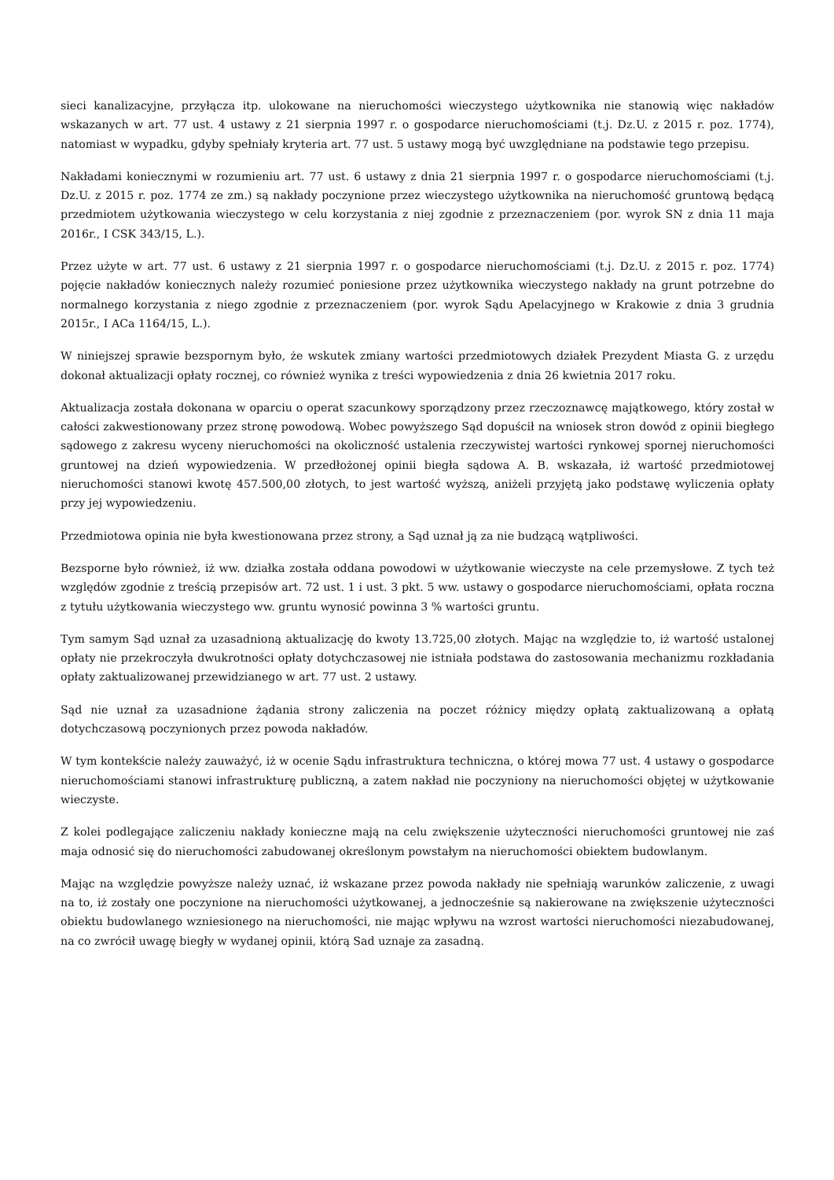sieci kanalizacyjne, przyłącza itp. ulokowane na nieruchomości wieczystego użytkownika nie stanowią więc nakładów wskazanych w art. 77 ust. 4 ustawy z 21 sierpnia 1997 r. o gospodarce nieruchomościami (t.j. Dz.U. z 2015 r. poz. 1774), natomiast w wypadku, gdyby spełniały kryteria art. 77 ust. 5 ustawy mogą być uwzględniane na podstawie tego przepisu.
Nakładami koniecznymi w rozumieniu art. 77 ust. 6 ustawy z dnia 21 sierpnia 1997 r. o gospodarce nieruchomościami (t.j. Dz.U. z 2015 r. poz. 1774 ze zm.) są nakłady poczynione przez wieczystego użytkownika na nieruchomość gruntową będącą przedmiotem użytkowania wieczystego w celu korzystania z niej zgodnie z przeznaczeniem (por. wyrok SN z dnia 11 maja 2016r., I CSK 343/15, L.).
Przez użyte w art. 77 ust. 6 ustawy z 21 sierpnia 1997 r. o gospodarce nieruchomościami (t.j. Dz.U. z 2015 r. poz. 1774) pojęcie nakładów koniecznych należy rozumieć poniesione przez użytkownika wieczystego nakłady na grunt potrzebne do normalnego korzystania z niego zgodnie z przeznaczeniem (por. wyrok Sądu Apelacyjnego w Krakowie z dnia 3 grudnia 2015r., I ACa 1164/15, L.).
W niniejszej sprawie bezspornym było, że wskutek zmiany wartości przedmiotowych działek Prezydent Miasta G. z urzędu dokonał aktualizacji opłaty rocznej, co również wynika z treści wypowiedzenia z dnia 26 kwietnia 2017 roku.
Aktualizacja została dokonana w oparciu o operat szacunkowy sporządzony przez rzeczoznawcę majątkowego, który został w całości zakwestionowany przez stronę powodową. Wobec powyższego Sąd dopuścił na wniosek stron dowód z opinii biegłego sądowego z zakresu wyceny nieruchomości na okoliczność ustalenia rzeczywistej wartości rynkowej spornej nieruchomości gruntowej na dzień wypowiedzenia. W przedłożonej opinii biegła sądowa A. B. wskazała, iż wartość przedmiotowej nieruchomości stanowi kwotę 457.500,00 złotych, to jest wartość wyższą, aniżeli przyjętą jako podstawę wyliczenia opłaty przy jej wypowiedzeniu.
Przedmiotowa opinia nie była kwestionowana przez strony, a Sąd uznał ją za nie budzącą wątpliwości.
Bezsporne było również, iż ww. działka została oddana powodowi w użytkowanie wieczyste na cele przemysłowe. Z tych też względów zgodnie z treścią przepisów art. 72 ust. 1 i ust. 3 pkt. 5 ww. ustawy o gospodarce nieruchomościami, opłata roczna z tytułu użytkowania wieczystego ww. gruntu wynosić powinna 3 % wartości gruntu.
Tym samym Sąd uznał za uzasadnioną aktualizację do kwoty 13.725,00 złotych. Mając na względzie to, iż wartość ustalonej opłaty nie przekroczyła dwukrotności opłaty dotychczasowej nie istniała podstawa do zastosowania mechanizmu rozkładania opłaty zaktualizowanej przewidzianego w art. 77 ust. 2 ustawy.
Sąd nie uznał za uzasadnione żądania strony zaliczenia na poczet różnicy między opłatą zaktualizowaną a opłatą dotychczasową poczynionych przez powoda nakładów.
W tym kontekście należy zauważyć, iż w ocenie Sądu infrastruktura techniczna, o której mowa 77 ust. 4 ustawy o gospodarce nieruchomościami stanowi infrastrukturę publiczną, a zatem nakład nie poczyniony na nieruchomości objętej w użytkowanie wieczyste.
Z kolei podlegające zaliczeniu nakłady konieczne mają na celu zwiększenie użyteczności nieruchomości gruntowej nie zaś maja odnosić się do nieruchomości zabudowanej określonym powstałym na nieruchomości obiektem budowlanym.
Mając na względzie powyższe należy uznać, iż wskazane przez powoda nakłady nie spełniają warunków zaliczenie, z uwagi na to, iż zostały one poczynione na nieruchomości użytkowanej, a jednocześnie są nakierowane na zwiększenie użyteczności obiektu budowlanego wzniesionego na nieruchomości, nie mając wpływu na wzrost wartości nieruchomości niezabudowanej, na co zwrócił uwagę biegły w wydanej opinii, którą Sad uznaje za zasadną.